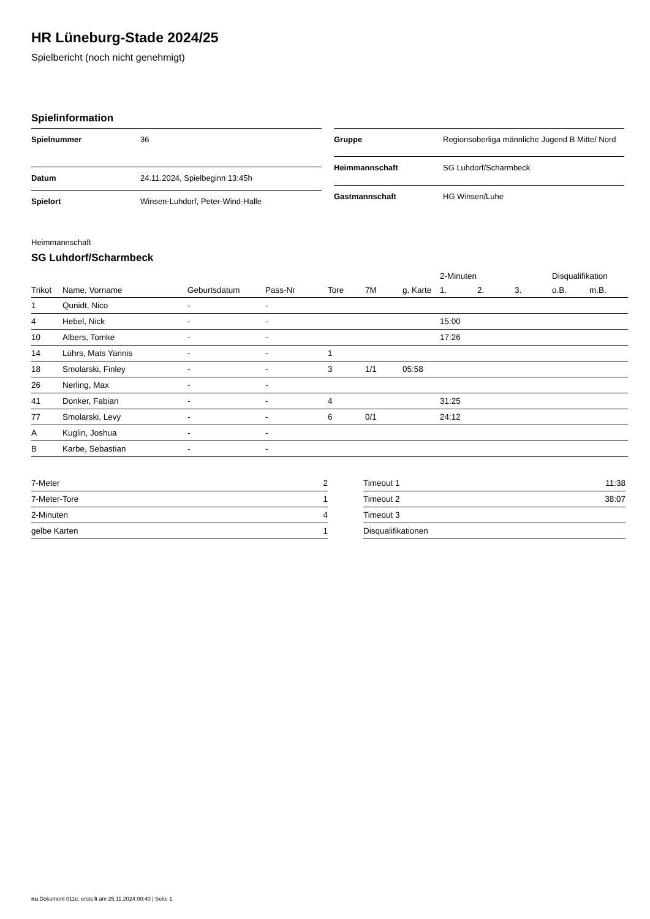HR Lüneburg-Stade 2024/25
Spielbericht (noch nicht genehmigt)
Spielinformation
| Spielnummer | 36 |
| Datum | 24.11.2024, Spielbeginn 13:45h |
| Spielort | Winsen-Luhdorf, Peter-Wind-Halle |
| Gruppe | Regionsoberliga männliche Jugend B Mitte/ Nord |
| Heimmannschaft | SG Luhdorf/Scharmbeck |
| Gastmannschaft | HG Winsen/Luhe |
Heimmannschaft
SG Luhdorf/Scharmbeck
| | | | | | | | 2-Minuten | | | Disqualifikation | |
| --- | --- | --- | --- | --- | --- | --- | --- | --- | --- | --- | --- |
| Trikot | Name, Vorname | Geburtsdatum | Pass-Nr | Tore | 7M | g. Karte | 1. | 2. | 3. | o.B. | m.B. |
| 1 | Qunidt, Nico | - | - | | | | | | | | |
| 4 | Hebel, Nick | - | - | | | | 15:00 | | | | |
| 10 | Albers, Tomke | - | - | | | | 17:26 | | | | |
| 14 | Lührs, Mats Yannis | - | - | 1 | | | | | | | |
| 18 | Smolarski, Finley | - | - | 3 | 1/1 | 05:58 | | | | | |
| 26 | Nerling, Max | - | - | | | | | | | | |
| 41 | Donker, Fabian | - | - | 4 | | | 31:25 | | | | |
| 77 | Smolarski, Levy | - | - | 6 | 0/1 | | 24:12 | | | | |
| A | Kuglin, Joshua | - | - | | | | | | | | |
| B | Karbe, Sebastian | - | - | | | | | | | | |
| 7-Meter | 2 |
| 7-Meter-Tore | 1 |
| 2-Minuten | 4 |
| gelbe Karten | 1 |
| Timeout 1 | 11:38 |
| Timeout 2 | 38:07 |
| Timeout 3 | |
| Disqualifikationen | |
nu.Dokument 011e, erstellt am 25.11.2024 00:40 | Seite 1